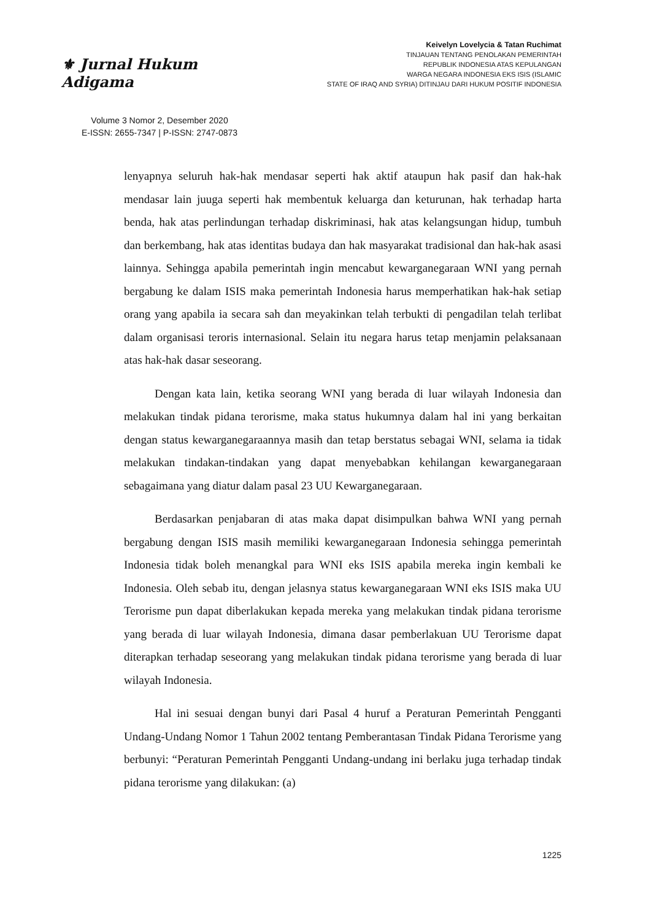⚜ Jurnal Hukum Adigama
Volume 3 Nomor 2, Desember 2020
E-ISSN: 2655-7347 | P-ISSN: 2747-0873
Keivelyn Lovelycia & Tatan Ruchimat
TINJAUAN TENTANG PENOLAKAN PEMERINTAH
REPUBLIK INDONESIA ATAS KEPULANGAN
WARGA NEGARA INDONESIA EKS ISIS (ISLAMIC
STATE OF IRAQ AND SYRIA) DITINJAU DARI HUKUM POSITIF INDONESIA
lenyapnya seluruh hak-hak mendasar seperti hak aktif ataupun hak pasif dan hak-hak mendasar lain juuga seperti hak membentuk keluarga dan keturunan, hak terhadap harta benda, hak atas perlindungan terhadap diskriminasi, hak atas kelangsungan hidup, tumbuh dan berkembang, hak atas identitas budaya dan hak masyarakat tradisional dan hak-hak asasi lainnya. Sehingga apabila pemerintah ingin mencabut kewarganegaraan WNI yang pernah bergabung ke dalam ISIS maka pemerintah Indonesia harus memperhatikan hak-hak setiap orang yang apabila ia secara sah dan meyakinkan telah terbukti di pengadilan telah terlibat dalam organisasi teroris internasional. Selain itu negara harus tetap menjamin pelaksanaan atas hak-hak dasar seseorang.
Dengan kata lain, ketika seorang WNI yang berada di luar wilayah Indonesia dan melakukan tindak pidana terorisme, maka status hukumnya dalam hal ini yang berkaitan dengan status kewarganegaraannya masih dan tetap berstatus sebagai WNI, selama ia tidak melakukan tindakan-tindakan yang dapat menyebabkan kehilangan kewarganegaraan sebagaimana yang diatur dalam pasal 23 UU Kewarganegaraan.
Berdasarkan penjabaran di atas maka dapat disimpulkan bahwa WNI yang pernah bergabung dengan ISIS masih memiliki kewarganegaraan Indonesia sehingga pemerintah Indonesia tidak boleh menangkal para WNI eks ISIS apabila mereka ingin kembali ke Indonesia. Oleh sebab itu, dengan jelasnya status kewarganegaraan WNI eks ISIS maka UU Terorisme pun dapat diberlakukan kepada mereka yang melakukan tindak pidana terorisme yang berada di luar wilayah Indonesia, dimana dasar pemberlakuan UU Terorisme dapat diterapkan terhadap seseorang yang melakukan tindak pidana terorisme yang berada di luar wilayah Indonesia.
Hal ini sesuai dengan bunyi dari Pasal 4 huruf a Peraturan Pemerintah Pengganti Undang-Undang Nomor 1 Tahun 2002 tentang Pemberantasan Tindak Pidana Terorisme yang berbunyi: “Peraturan Pemerintah Pengganti Undang-undang ini berlaku juga terhadap tindak pidana terorisme yang dilakukan: (a)
1225